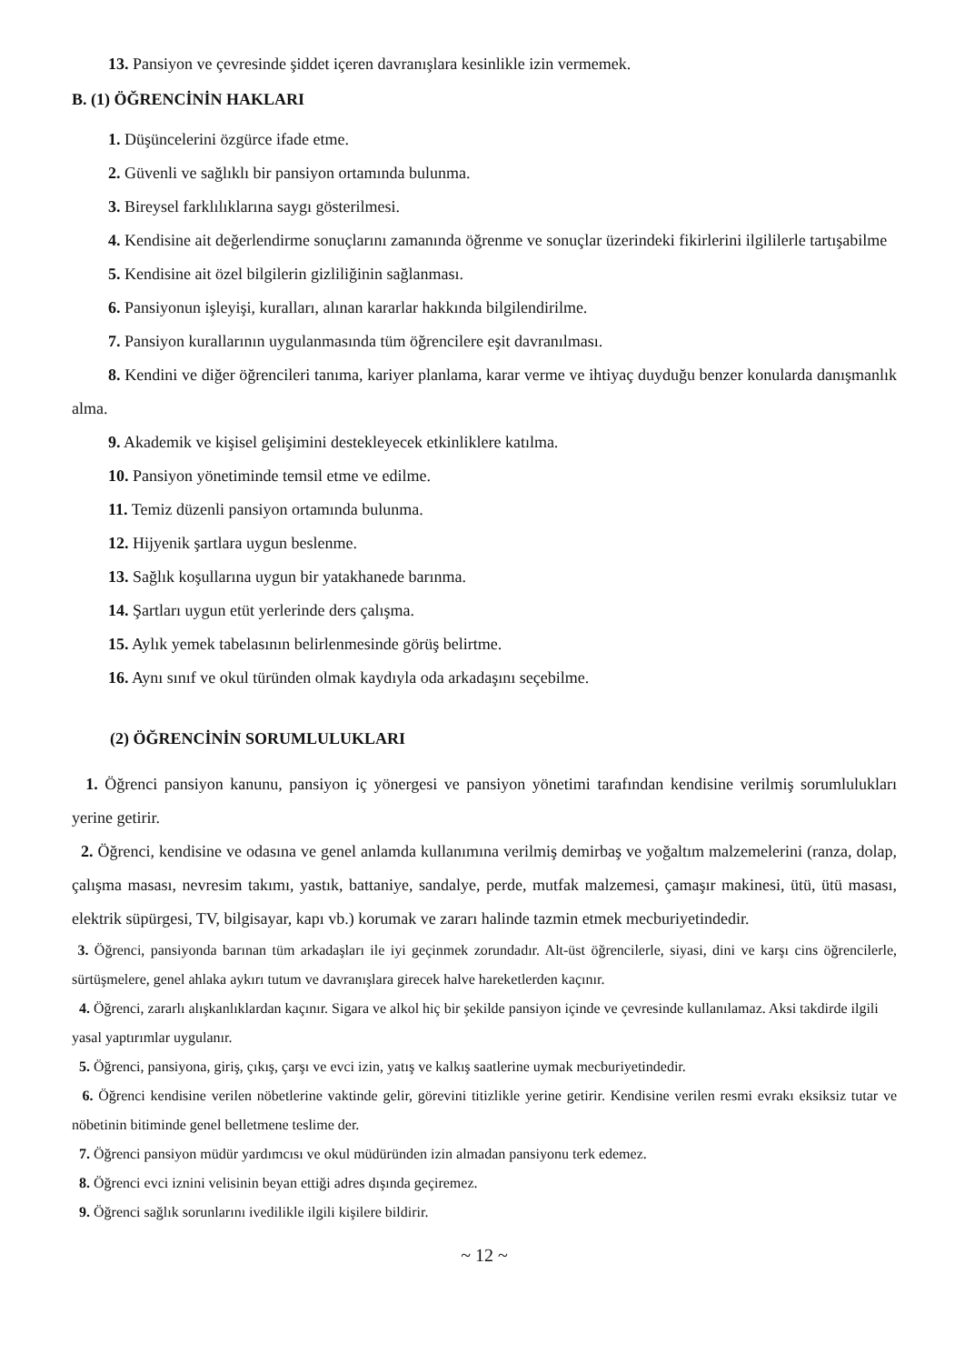13. Pansiyon ve çevresinde şiddet içeren davranışlara kesinlikle izin vermemek.
B. (1) ÖĞRENCİNİN HAKLARI
1. Düşüncelerini özgürce ifade etme.
2. Güvenli ve sağlıklı bir pansiyon ortamında bulunma.
3. Bireysel farklılıklarına saygı gösterilmesi.
4. Kendisine ait değerlendirme sonuçlarını zamanında öğrenme ve sonuçlar üzerindeki fikirlerini ilgililerle tartışabilme
5. Kendisine ait özel bilgilerin gizliliğinin sağlanması.
6. Pansiyonun işleyişi, kuralları, alınan kararlar hakkında bilgilendirilme.
7. Pansiyon kurallarının uygulanmasında tüm öğrencilere eşit davranılması.
8. Kendini ve diğer öğrencileri tanıma, kariyer planlama, karar verme ve ihtiyaç duyduğu benzer konularda danışmanlık alma.
9. Akademik ve kişisel gelişimini destekleyecek etkinliklere katılma.
10. Pansiyon yönetiminde temsil etme ve edilme.
11. Temiz düzenli pansiyon ortamında bulunma.
12. Hijyenik şartlara uygun beslenme.
13. Sağlık koşullarına uygun bir yatakhanede barınma.
14. Şartları uygun etüt yerlerinde ders çalışma.
15. Aylık yemek tabelasının belirlenmesinde görüş belirtme.
16. Aynı sınıf ve okul türünden olmak kaydıyla oda arkadaşını seçebilme.
(2) ÖĞRENCİNİN SORUMLULUKLARI
1. Öğrenci pansiyon kanunu, pansiyon iç yönergesi ve pansiyon yönetimi tarafından kendisine verilmiş sorumlulukları yerine getirir.
2. Öğrenci, kendisine ve odasına ve genel anlamda kullanımına verilmiş demirbaş ve yoğaltım malzemelerini (ranza, dolap, çalışma masası, nevresim takımı, yastık, battaniye, sandalye, perde, mutfak malzemesi, çamaşır makinesi, ütü, ütü masası, elektrik süpürgesi, TV, bilgisayar, kapı vb.) korumak ve zararı halinde tazmin etmek mecburiyetindedir.
3. Öğrenci, pansiyonda barınan tüm arkadaşları ile iyi geçinmek zorundadır. Alt-üst öğrencilerle, siyasi, dini ve karşı cins öğrencilerle, sürtüşmelere, genel ahlaka aykırı tutum ve davranışlara girecek halve hareketlerden kaçınır.
4. Öğrenci, zararlı alışkanlıklardan kaçınır. Sigara ve alkol hiç bir şekilde pansiyon içinde ve çevresinde kullanılamaz. Aksi takdirde ilgili yasal yaptırımlar uygulanır.
5. Öğrenci, pansiyona, giriş, çıkış, çarşı ve evci izin, yatış ve kalkış saatlerine uymak mecburiyetindedir.
6. Öğrenci kendisine verilen nöbetlerine vaktinde gelir, görevini titizlikle yerine getirir. Kendisine verilen resmi evrakı eksiksiz tutar ve nöbetinin bitiminde genel belletmene teslime der.
7. Öğrenci pansiyon müdür yardımcısı ve okul müdüründen izin almadan pansiyonu terk edemez.
8. Öğrenci evci iznini velisinin beyan ettiği adres dışında geçiremez.
9. Öğrenci sağlık sorunlarını ivedilikle ilgili kişilere bildirir.
~ 12 ~